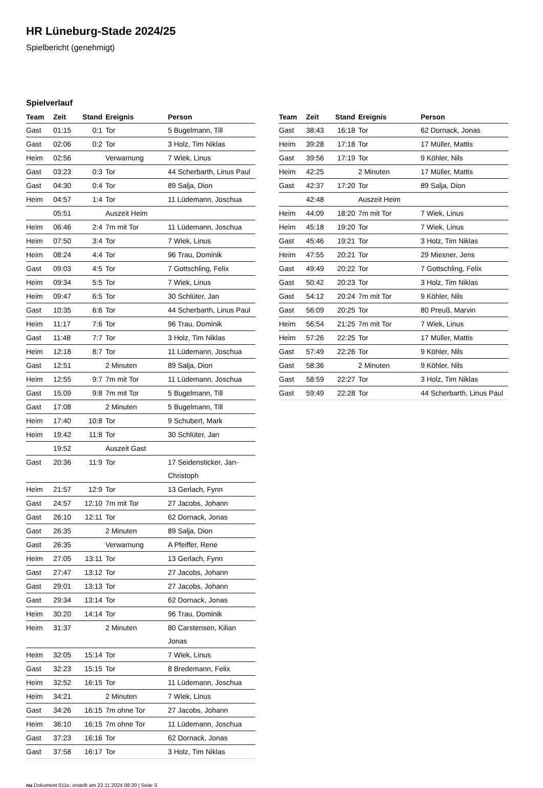HR Lüneburg-Stade 2024/25
Spielbericht (genehmigt)
Spielverlauf
| Team | Zeit | Stand | Ereignis | Person |
| --- | --- | --- | --- | --- |
| Gast | 01:15 | 0:1 | Tor | 5 Bugelmann, Till |
| Gast | 02:06 | 0:2 | Tor | 3 Holz, Tim Niklas |
| Heim | 02:56 | | Verwarnung | 7 Wiek, Linus |
| Gast | 03:23 | 0:3 | Tor | 44 Scherbarth, Linus Paul |
| Gast | 04:30 | 0:4 | Tor | 89 Salja, Dion |
| Heim | 04:57 | 1:4 | Tor | 11 Lüdemann, Joschua |
| | 05:51 | | Auszeit Heim | |
| Heim | 06:46 | 2:4 | 7m mit Tor | 11 Lüdemann, Joschua |
| Heim | 07:50 | 3:4 | Tor | 7 Wiek, Linus |
| Heim | 08:24 | 4:4 | Tor | 96 Trau, Dominik |
| Gast | 09:03 | 4:5 | Tor | 7 Gottschling, Felix |
| Heim | 09:34 | 5:5 | Tor | 7 Wiek, Linus |
| Heim | 09:47 | 6:5 | Tor | 30 Schlüter, Jan |
| Gast | 10:35 | 6:6 | Tor | 44 Scherbarth, Linus Paul |
| Heim | 11:17 | 7:6 | Tor | 96 Trau, Dominik |
| Gast | 11:48 | 7:7 | Tor | 3 Holz, Tim Niklas |
| Heim | 12:18 | 8:7 | Tor | 11 Lüdemann, Joschua |
| Gast | 12:51 | | 2 Minuten | 89 Salja, Dion |
| Heim | 12:55 | 9:7 | 7m mit Tor | 11 Lüdemann, Joschua |
| Gast | 15:09 | 9:8 | 7m mit Tor | 5 Bugelmann, Till |
| Gast | 17:08 | | 2 Minuten | 5 Bugelmann, Till |
| Heim | 17:40 | 10:8 | Tor | 9 Schubert, Mark |
| Heim | 19:42 | 11:8 | Tor | 30 Schlüter, Jan |
| | 19:52 | | Auszeit Gast | |
| Gast | 20:36 | 11:9 | Tor | 17 Seidensticker, Jan- Christoph |
| Heim | 21:57 | 12:9 | Tor | 13 Gerlach, Fynn |
| Gast | 24:57 | 12:10 | 7m mit Tor | 27 Jacobs, Johann |
| Gast | 26:10 | 12:11 | Tor | 62 Dornack, Jonas |
| Gast | 26:35 | | 2 Minuten | 89 Salja, Dion |
| Gast | 26:35 | | Verwarnung | A Pfeiffer, Rene |
| Heim | 27:05 | 13:11 | Tor | 13 Gerlach, Fynn |
| Gast | 27:47 | 13:12 | Tor | 27 Jacobs, Johann |
| Gast | 29:01 | 13:13 | Tor | 27 Jacobs, Johann |
| Gast | 29:34 | 13:14 | Tor | 62 Dornack, Jonas |
| Heim | 30:20 | 14:14 | Tor | 96 Trau, Dominik |
| Heim | 31:37 | | 2 Minuten | 80 Carstensen, Kilian Jonas |
| Heim | 32:05 | 15:14 | Tor | 7 Wiek, Linus |
| Gast | 32:23 | 15:15 | Tor | 8 Bredemann, Felix |
| Heim | 32:52 | 16:15 | Tor | 11 Lüdemann, Joschua |
| Heim | 34:21 | | 2 Minuten | 7 Wiek, Linus |
| Gast | 34:26 | 16:15 | 7m ohne Tor | 27 Jacobs, Johann |
| Heim | 36:10 | 16:15 | 7m ohne Tor | 11 Lüdemann, Joschua |
| Gast | 37:23 | 16:16 | Tor | 62 Dornack, Jonas |
| Gast | 37:58 | 16:17 | Tor | 3 Holz, Tim Niklas |
| Team | Zeit | Stand | Ereignis | Person |
| --- | --- | --- | --- | --- |
| Gast | 38:43 | 16:18 | Tor | 62 Dornack, Jonas |
| Heim | 39:28 | 17:18 | Tor | 17 Müller, Mattis |
| Gast | 39:56 | 17:19 | Tor | 9 Köhler, Nils |
| Heim | 42:25 | | 2 Minuten | 17 Müller, Mattis |
| Gast | 42:37 | 17:20 | Tor | 89 Salja, Dion |
| | 42:48 | | Auszeit Heim | |
| Heim | 44:09 | 18:20 | 7m mit Tor | 7 Wiek, Linus |
| Heim | 45:18 | 19:20 | Tor | 7 Wiek, Linus |
| Gast | 45:46 | 19:21 | Tor | 3 Holz, Tim Niklas |
| Heim | 47:55 | 20:21 | Tor | 29 Miesner, Jens |
| Gast | 49:49 | 20:22 | Tor | 7 Gottschling, Felix |
| Gast | 50:42 | 20:23 | Tor | 3 Holz, Tim Niklas |
| Gast | 54:12 | 20:24 | 7m mit Tor | 9 Köhler, Nils |
| Gast | 56:09 | 20:25 | Tor | 80 Preuß, Marvin |
| Heim | 56:54 | 21:25 | 7m mit Tor | 7 Wiek, Linus |
| Heim | 57:26 | 22:25 | Tor | 17 Müller, Mattis |
| Gast | 57:49 | 22:26 | Tor | 9 Köhler, Nils |
| Gast | 58:36 | | 2 Minuten | 9 Köhler, Nils |
| Gast | 58:59 | 22:27 | Tor | 3 Holz, Tim Niklas |
| Gast | 59:49 | 22:28 | Tor | 44 Scherbarth, Linus Paul |
nu.Dokument 011e, erstellt am 22.11.2024 08:20 | Seite 3